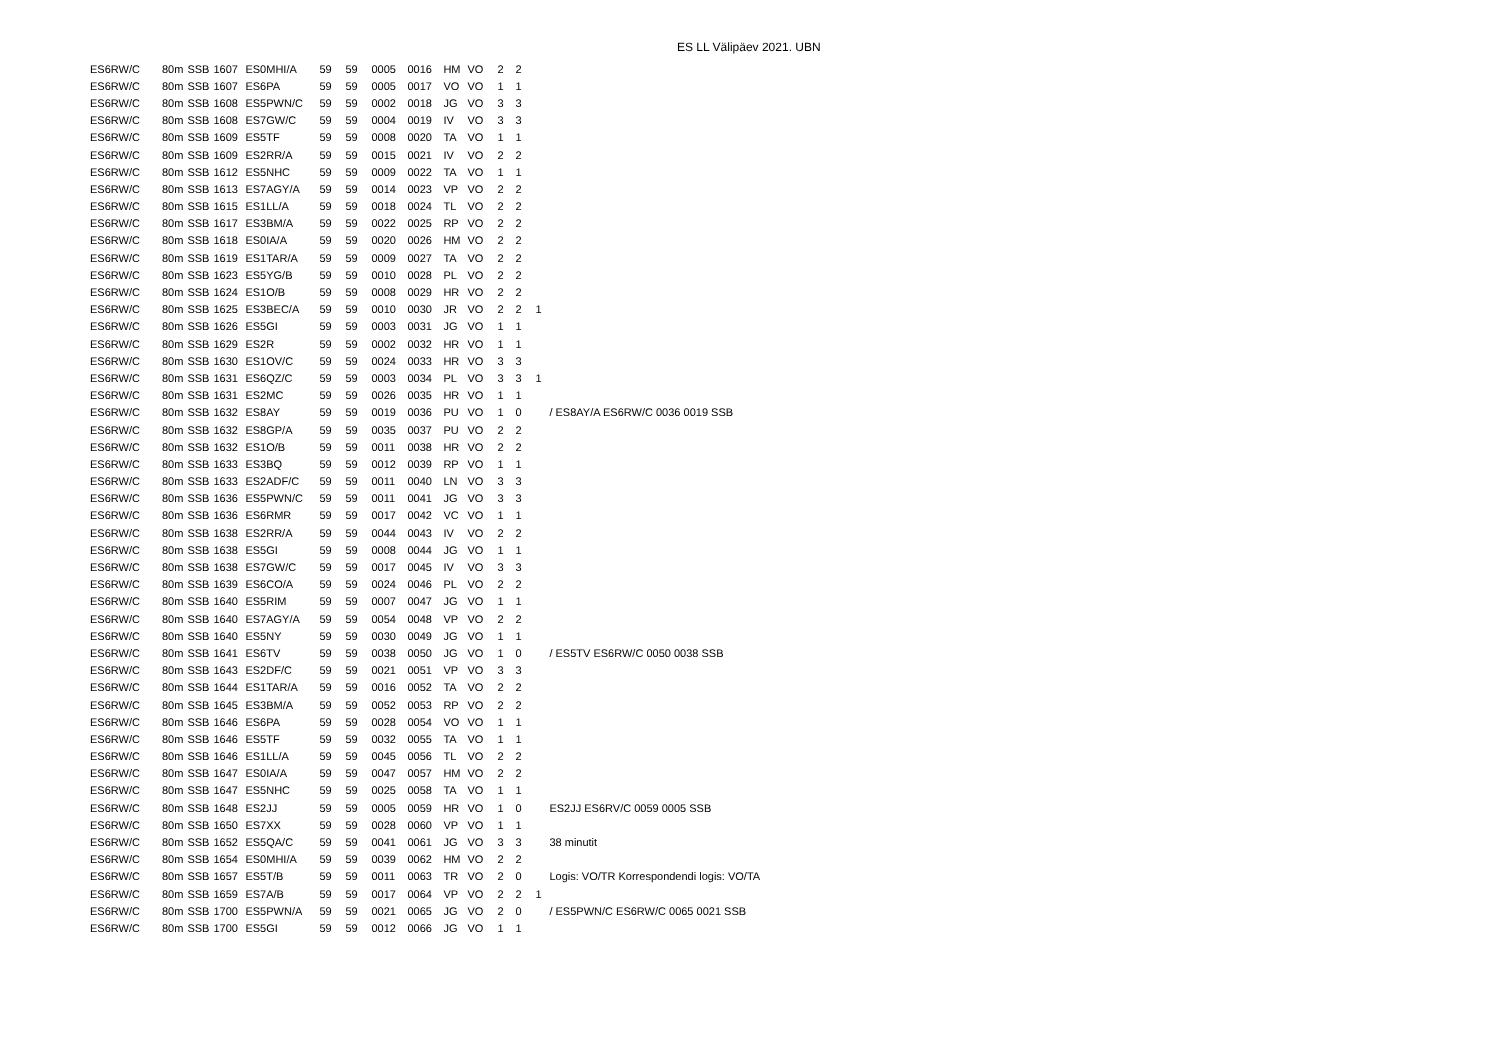ES LL Välipäev 2021. UBN
| ES6RW/C | 80m | SSB | 1607 | ES0MHI/A | 59 | 59 | 0005 | 0016 | HM | VO | 2 | 2 | | |
| ES6RW/C | 80m | SSB | 1607 | ES6PA | 59 | 59 | 0005 | 0017 | VO | VO | 1 | 1 | | |
| ES6RW/C | 80m | SSB | 1608 | ES5PWN/C | 59 | 59 | 0002 | 0018 | JG | VO | 3 | 3 | | |
| ES6RW/C | 80m | SSB | 1608 | ES7GW/C | 59 | 59 | 0004 | 0019 | IV | VO | 3 | 3 | | |
| ES6RW/C | 80m | SSB | 1609 | ES5TF | 59 | 59 | 0008 | 0020 | TA | VO | 1 | 1 | | |
| ES6RW/C | 80m | SSB | 1609 | ES2RR/A | 59 | 59 | 0015 | 0021 | IV | VO | 2 | 2 | | |
| ES6RW/C | 80m | SSB | 1612 | ES5NHC | 59 | 59 | 0009 | 0022 | TA | VO | 1 | 1 | | |
| ES6RW/C | 80m | SSB | 1613 | ES7AGY/A | 59 | 59 | 0014 | 0023 | VP | VO | 2 | 2 | | |
| ES6RW/C | 80m | SSB | 1615 | ES1LL/A | 59 | 59 | 0018 | 0024 | TL | VO | 2 | 2 | | |
| ES6RW/C | 80m | SSB | 1617 | ES3BM/A | 59 | 59 | 0022 | 0025 | RP | VO | 2 | 2 | | |
| ES6RW/C | 80m | SSB | 1618 | ES0IA/A | 59 | 59 | 0020 | 0026 | HM | VO | 2 | 2 | | |
| ES6RW/C | 80m | SSB | 1619 | ES1TAR/A | 59 | 59 | 0009 | 0027 | TA | VO | 2 | 2 | | |
| ES6RW/C | 80m | SSB | 1623 | ES5YG/B | 59 | 59 | 0010 | 0028 | PL | VO | 2 | 2 | | |
| ES6RW/C | 80m | SSB | 1624 | ES1O/B | 59 | 59 | 0008 | 0029 | HR | VO | 2 | 2 | | |
| ES6RW/C | 80m | SSB | 1625 | ES3BEC/A | 59 | 59 | 0010 | 0030 | JR | VO | 2 | 2 | 1 | |
| ES6RW/C | 80m | SSB | 1626 | ES5GI | 59 | 59 | 0003 | 0031 | JG | VO | 1 | 1 | | |
| ES6RW/C | 80m | SSB | 1629 | ES2R | 59 | 59 | 0002 | 0032 | HR | VO | 1 | 1 | | |
| ES6RW/C | 80m | SSB | 1630 | ES1OV/C | 59 | 59 | 0024 | 0033 | HR | VO | 3 | 3 | | |
| ES6RW/C | 80m | SSB | 1631 | ES6QZ/C | 59 | 59 | 0003 | 0034 | PL | VO | 3 | 3 | 1 | |
| ES6RW/C | 80m | SSB | 1631 | ES2MC | 59 | 59 | 0026 | 0035 | HR | VO | 1 | 1 | | |
| ES6RW/C | 80m | SSB | 1632 | ES8AY | 59 | 59 | 0019 | 0036 | PU | VO | 1 | 0 | | / ES8AY/A ES6RW/C 0036 0019 SSB |
| ES6RW/C | 80m | SSB | 1632 | ES8GP/A | 59 | 59 | 0035 | 0037 | PU | VO | 2 | 2 | | |
| ES6RW/C | 80m | SSB | 1632 | ES1O/B | 59 | 59 | 0011 | 0038 | HR | VO | 2 | 2 | | |
| ES6RW/C | 80m | SSB | 1633 | ES3BQ | 59 | 59 | 0012 | 0039 | RP | VO | 1 | 1 | | |
| ES6RW/C | 80m | SSB | 1633 | ES2ADF/C | 59 | 59 | 0011 | 0040 | LN | VO | 3 | 3 | | |
| ES6RW/C | 80m | SSB | 1636 | ES5PWN/C | 59 | 59 | 0011 | 0041 | JG | VO | 3 | 3 | | |
| ES6RW/C | 80m | SSB | 1636 | ES6RMR | 59 | 59 | 0017 | 0042 | VC | VO | 1 | 1 | | |
| ES6RW/C | 80m | SSB | 1638 | ES2RR/A | 59 | 59 | 0044 | 0043 | IV | VO | 2 | 2 | | |
| ES6RW/C | 80m | SSB | 1638 | ES5GI | 59 | 59 | 0008 | 0044 | JG | VO | 1 | 1 | | |
| ES6RW/C | 80m | SSB | 1638 | ES7GW/C | 59 | 59 | 0017 | 0045 | IV | VO | 3 | 3 | | |
| ES6RW/C | 80m | SSB | 1639 | ES6CO/A | 59 | 59 | 0024 | 0046 | PL | VO | 2 | 2 | | |
| ES6RW/C | 80m | SSB | 1640 | ES5RIM | 59 | 59 | 0007 | 0047 | JG | VO | 1 | 1 | | |
| ES6RW/C | 80m | SSB | 1640 | ES7AGY/A | 59 | 59 | 0054 | 0048 | VP | VO | 2 | 2 | | |
| ES6RW/C | 80m | SSB | 1640 | ES5NY | 59 | 59 | 0030 | 0049 | JG | VO | 1 | 1 | | |
| ES6RW/C | 80m | SSB | 1641 | ES6TV | 59 | 59 | 0038 | 0050 | JG | VO | 1 | 0 | | / ES5TV ES6RW/C 0050 0038 SSB |
| ES6RW/C | 80m | SSB | 1643 | ES2DF/C | 59 | 59 | 0021 | 0051 | VP | VO | 3 | 3 | | |
| ES6RW/C | 80m | SSB | 1644 | ES1TAR/A | 59 | 59 | 0016 | 0052 | TA | VO | 2 | 2 | | |
| ES6RW/C | 80m | SSB | 1645 | ES3BM/A | 59 | 59 | 0052 | 0053 | RP | VO | 2 | 2 | | |
| ES6RW/C | 80m | SSB | 1646 | ES6PA | 59 | 59 | 0028 | 0054 | VO | VO | 1 | 1 | | |
| ES6RW/C | 80m | SSB | 1646 | ES5TF | 59 | 59 | 0032 | 0055 | TA | VO | 1 | 1 | | |
| ES6RW/C | 80m | SSB | 1646 | ES1LL/A | 59 | 59 | 0045 | 0056 | TL | VO | 2 | 2 | | |
| ES6RW/C | 80m | SSB | 1647 | ES0IA/A | 59 | 59 | 0047 | 0057 | HM | VO | 2 | 2 | | |
| ES6RW/C | 80m | SSB | 1647 | ES5NHC | 59 | 59 | 0025 | 0058 | TA | VO | 1 | 1 | | |
| ES6RW/C | 80m | SSB | 1648 | ES2JJ | 59 | 59 | 0005 | 0059 | HR | VO | 1 | 0 | | ES2JJ ES6RV/C 0059 0005 SSB |
| ES6RW/C | 80m | SSB | 1650 | ES7XX | 59 | 59 | 0028 | 0060 | VP | VO | 1 | 1 | | |
| ES6RW/C | 80m | SSB | 1652 | ES5QA/C | 59 | 59 | 0041 | 0061 | JG | VO | 3 | 3 | | 38 minutit |
| ES6RW/C | 80m | SSB | 1654 | ES0MHI/A | 59 | 59 | 0039 | 0062 | HM | VO | 2 | 2 | | |
| ES6RW/C | 80m | SSB | 1657 | ES5T/B | 59 | 59 | 0011 | 0063 | TR | VO | 2 | 0 | | Logis: VO/TR Korrespondendi logis: VO/TA |
| ES6RW/C | 80m | SSB | 1659 | ES7A/B | 59 | 59 | 0017 | 0064 | VP | VO | 2 | 2 | 1 | |
| ES6RW/C | 80m | SSB | 1700 | ES5PWN/A | 59 | 59 | 0021 | 0065 | JG | VO | 2 | 0 | | / ES5PWN/C ES6RW/C 0065 0021 SSB |
| ES6RW/C | 80m | SSB | 1700 | ES5GI | 59 | 59 | 0012 | 0066 | JG | VO | 1 | 1 | | |